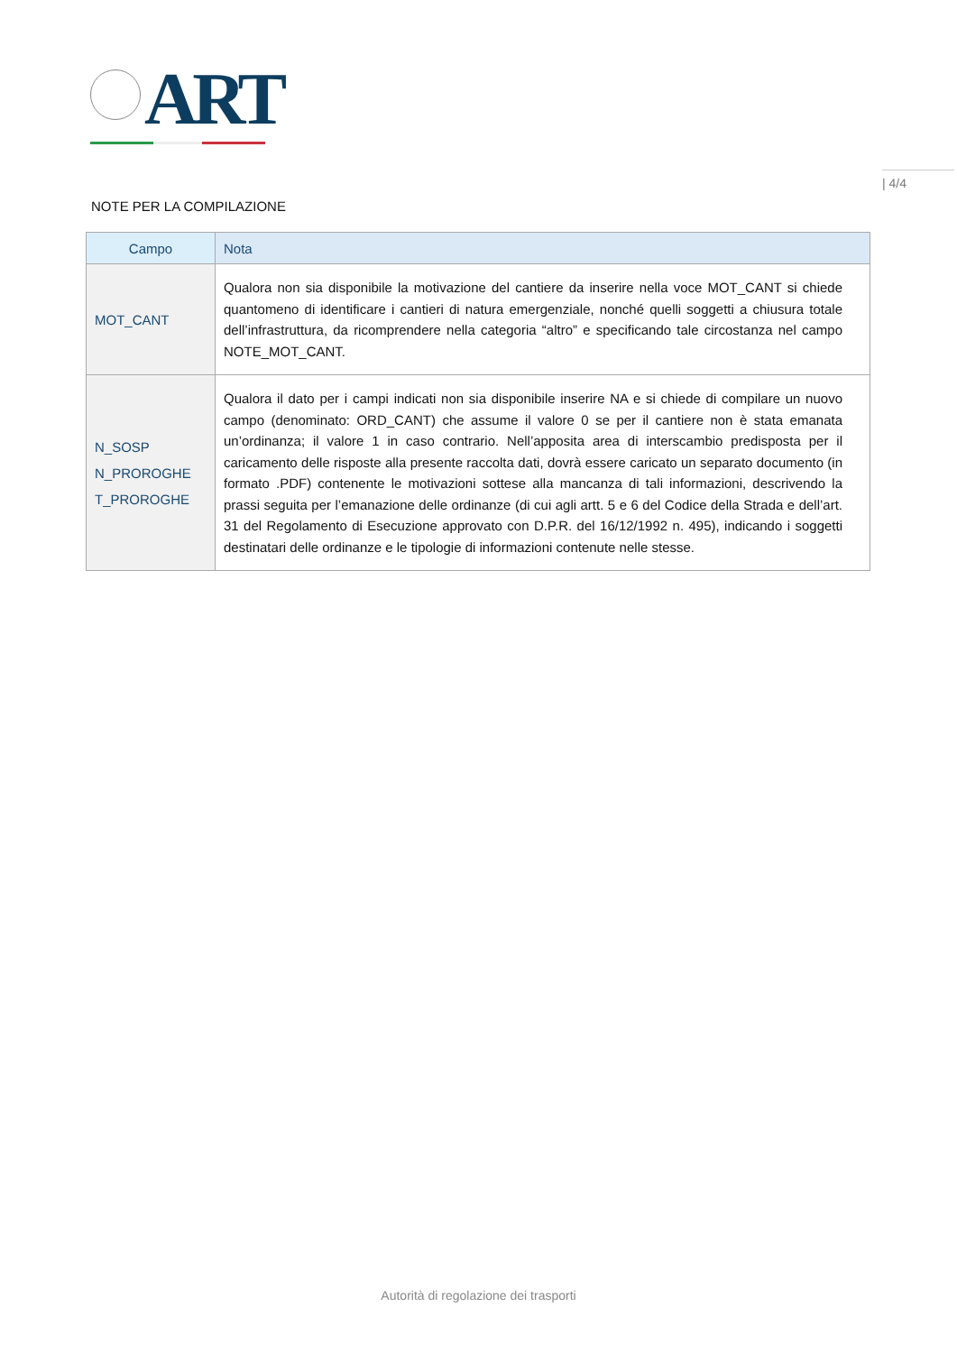ART
| 4/4
NOTE PER LA COMPILAZIONE
| Campo | Nota |
| --- | --- |
| MOT_CANT | Qualora non sia disponibile la motivazione del cantiere da inserire nella voce MOT_CANT si chiede quantomeno di identificare i cantieri di natura emergenziale, nonché quelli soggetti a chiusura totale dell’infrastruttura, da ricomprendere nella categoria “altro” e specificando tale circostanza nel campo NOTE_MOT_CANT. |
| N_SOSP N_PROROGHE T_PROROGHE | Qualora il dato per i campi indicati non sia disponibile inserire NA e si chiede di compilare un nuovo campo (denominato: ORD_CANT) che assume il valore 0 se per il cantiere non è stata emanata un’ordinanza; il valore 1 in caso contrario. Nell’apposita area di interscambio predisposta per il caricamento delle risposte alla presente raccolta dati, dovrà essere caricato un separato documento (in formato .PDF) contenente le motivazioni sottese alla mancanza di tali informazioni, descrivendo la prassi seguita per l’emanazione delle ordinanze (di cui agli artt. 5 e 6 del Codice della Strada e dell’art. 31 del Regolamento di Esecuzione approvato con D.P.R. del 16/12/1992 n. 495), indicando i soggetti destinatari delle ordinanze e le tipologie di informazioni contenute nelle stesse. |
Autorità di regolazione dei trasporti